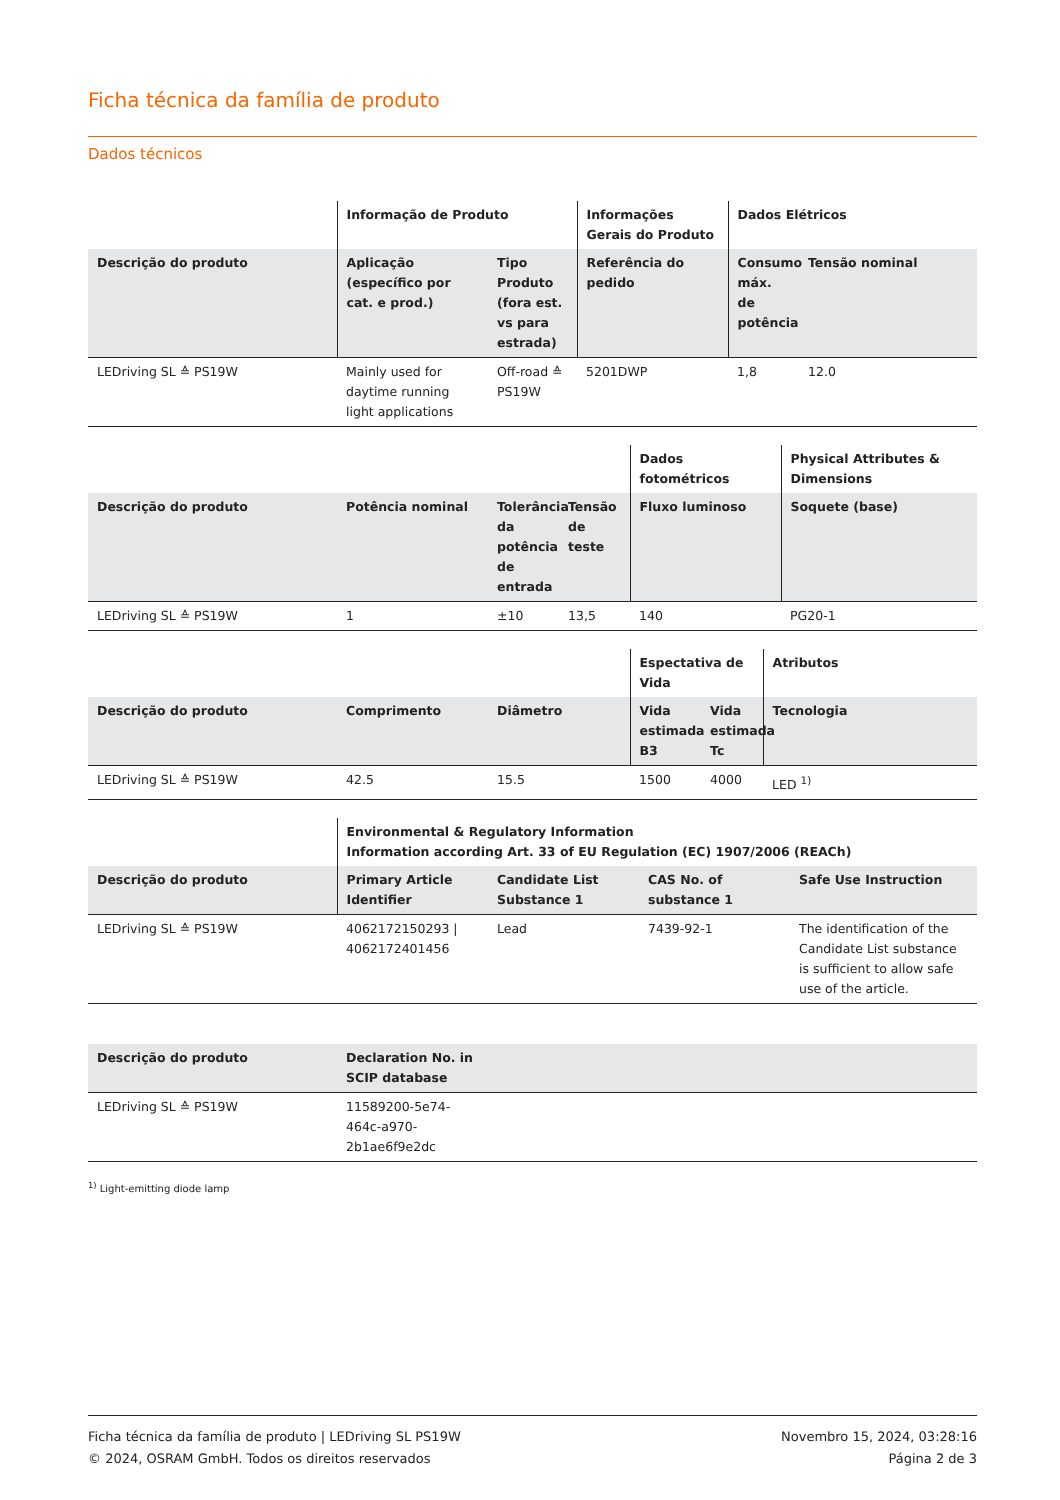Ficha técnica da família de produto
Dados técnicos
| | Informação de Produto | | Informações Gerais do Produto | Dados Elétricos | |
| --- | --- | --- | --- | --- | --- |
| Descrição do produto | Aplicação (específico por cat. e prod.) | Tipo Produto (fora est. vs para estrada) | Referência do pedido | Consumo máx. de potência | Tensão nominal |
| LEDriving SL ≙ PS19W | Mainly used for daytime running light applications | Off-road ≙ PS19W | 5201DWP | 1,8 | 12.0 |
| | | | | Dados fotométricos | Physical Attributes & Dimensions |
| --- | --- | --- | --- | --- | --- |
| Descrição do produto | Potência nominal | Tolerância da potência de entrada | Tensão de teste | Fluxo luminoso | Soquete (base) |
| LEDriving SL ≙ PS19W | 1 | ±10 | 13,5 | 140 | PG20-1 |
| | | | Espectativa de Vida | | Atributos |
| --- | --- | --- | --- | --- | --- |
| Descrição do produto | Comprimento | Diâmetro | Vida estimada B3 | Vida estimada Tc | Tecnologia |
| LEDriving SL ≙ PS19W | 42.5 | 15.5 | 1500 | 4000 | LED <sup>1)</sup> |
| | Environmental & Regulatory Information Information according Art. 33 of EU Regulation (EC) 1907/2006 (REACh) | | | |
| --- | --- | --- | --- | --- |
| Descrição do produto | Primary Article Identifier | Candidate List Substance 1 | CAS No. of substance 1 | Safe Use Instruction |
| LEDriving SL ≙ PS19W | 4062172150293 / 4062172401456 | Lead | 7439-92-1 | The identification of the Candidate List substance is sufficient to allow safe use of the article. |
| Descrição do produto | Declaration No. in SCIP database | |
| --- | --- | --- |
| LEDriving SL ≙ PS19W | 11589200-5e74-464c-a970-2b1ae6f9e2dc | |
<sup>1)</sup> Light-emitting diode lamp
Ficha técnica da família de produto | LEDriving SL PS19W
© 2024, OSRAM GmbH. Todos os direitos reservados
Novembro 15, 2024, 03:28:16
Página 2 de 3